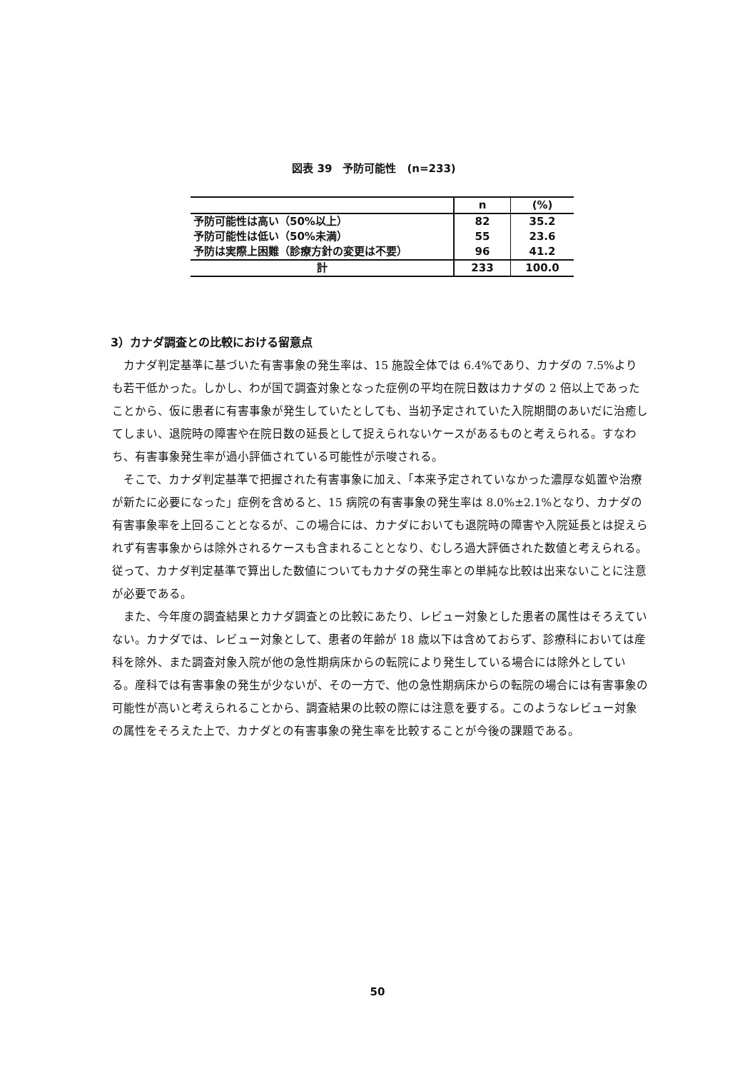図表 39　予防可能性　(n=233)
| | n | (%) |
| 予防可能性は高い（50%以上） | 82 | 35.2 |
| 予防可能性は低い（50%未満） | 55 | 23.6 |
| 予防は実際上困難（診療方針の変更は不要） | 96 | 41.2 |
| 計 | 233 | 100.0 |
3）カナダ調査との比較における留意点
カナダ判定基準に基づいた有害事象の発生率は、15 施設全体では 6.4%であり、カナダの 7.5%よりも若干低かった。しかし、わが国で調査対象となった症例の平均在院日数はカナダの 2 倍以上であったことから、仮に患者に有害事象が発生していたとしても、当初予定されていた入院期間のあいだに治癒してしまい、退院時の障害や在院日数の延長として捉えられないケースがあるものと考えられる。すなわち、有害事象発生率が過小評価されている可能性が示唆される。
そこで、カナダ判定基準で把握された有害事象に加え、「本来予定されていなかった濃厚な処置や治療が新たに必要になった」症例を含めると、15 病院の有害事象の発生率は 8.0%±2.1%となり、カナダの有害事象率を上回ることとなるが、この場合には、カナダにおいても退院時の障害や入院延長とは捉えられず有害事象からは除外されるケースも含まれることとなり、むしろ過大評価された数値と考えられる。従って、カナダ判定基準で算出した数値についてもカナダの発生率との単純な比較は出来ないことに注意が必要である。
また、今年度の調査結果とカナダ調査との比較にあたり、レビュー対象とした患者の属性はそろえていない。カナダでは、レビュー対象として、患者の年齢が 18 歳以下は含めておらず、診療科においては産科を除外、また調査対象入院が他の急性期病床からの転院により発生している場合には除外としている。産科では有害事象の発生が少ないが、その一方で、他の急性期病床からの転院の場合には有害事象の可能性が高いと考えられることから、調査結果の比較の際には注意を要する。このようなレビュー対象の属性をそろえた上で、カナダとの有害事象の発生率を比較することが今後の課題である。
50